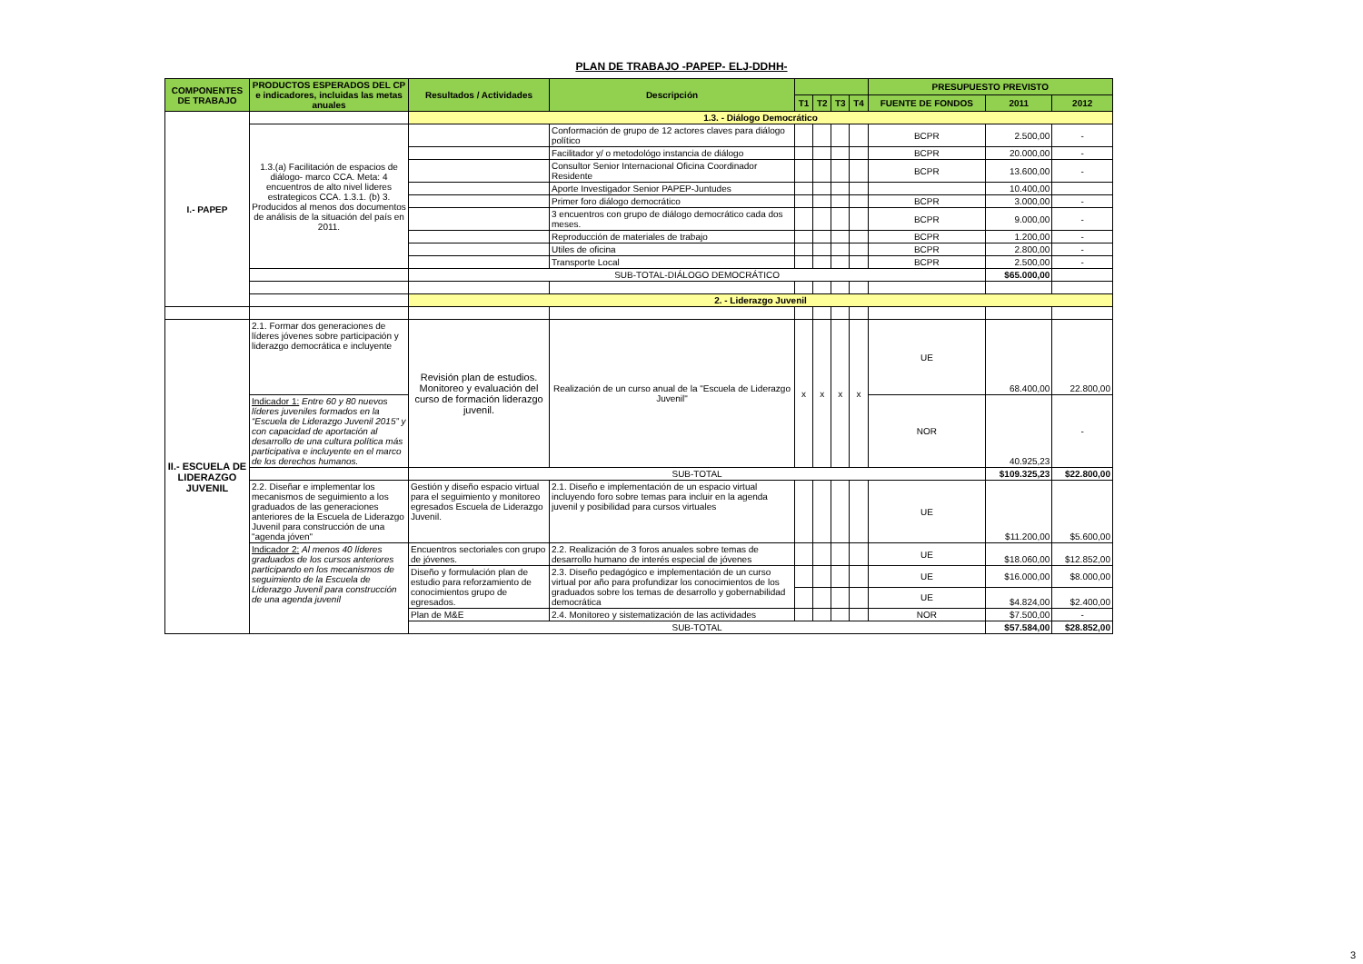PLAN DE TRABAJO -PAPEP- ELJ-DDHH-
| COMPONENTES DE TRABAJO | PRODUCTOS ESPERADOS DEL CP e indicadores, incluidas las metas anuales | Resultados / Actividades | Descripción | | | | | PRESUPUESTO PREVISTO | | |
| --- | --- | --- | --- | --- | --- | --- | --- | --- | --- | --- |
| | | | | T1 | T2 | T3 | T4 | FUENTE DE FONDOS | 2011 | 2012 |
| I.- PAPEP | | 1.3. - Diálogo Democrático | | | | | | | | |
| | 1.3.(a) Facilitación de espacios de diálogo- marco CCA. Meta: 4 encuentros de alto nivel lideres estrategicos CCA. 1.3.1. (b) 3. Producidos al menos dos documentos de análisis de la situación del país en 2011. | | Conformación de grupo de 12 actores claves para diálogo político | | | | | BCPR | 2.500,00 | - |
| | | | Facilitador y/ o metodológo instancia de diálogo | | | | | BCPR | 20.000,00 | - |
| | | | Consultor Senior Internacional Oficina Coordinador Residente | | | | | BCPR | 13.600,00 | - |
| | | | Aporte Investigador Senior PAPEP-Juntudes | | | | | | 10.400,00 | |
| | | | Primer foro diálogo democrático | | | | | BCPR | 3.000,00 | - |
| | | | 3 encuentros con grupo de diálogo democrático cada dos meses. | | | | | BCPR | 9.000,00 | - |
| | | | Reproducción de materiales de trabajo | | | | | BCPR | 1.200,00 | - |
| | | | Utiles de oficina | | | | | BCPR | 2.800,00 | - |
| | | | Transporte Local | | | | | BCPR | 2.500,00 | - |
| | | SUB-TOTAL-DIÁLOGO DEMOCRÁTICO | | | | | | | $65.000,00 | |
| | | 2. - Liderazgo Juvenil | | | | | | | | |
| II.- ESCUELA DE LIDERAZGO JUVENIL | 2.1. Formar dos generaciones de líderes jóvenes sobre participación y liderazgo democrática e incluyente | Revisión plan de estudios. Monitoreo y evaluación del curso de formación liderazgo juvenil. | Realización de un curso anual de la "Escuela de Liderazgo Juvenil" | x | x | x | x | UE | 68.400,00 | 22.800,00 |
| | Indicador 1: Entre 60 y 80 nuevos líderes juveniles formados en la “Escuela de Liderazgo Juvenil 2015” y con capacidad de aportación al desarrollo de una cultura política más participativa e incluyente en el marco de los derechos humanos. | | | | | | | NOR | 40.925,23 | - |
| | | SUB-TOTAL | | | | | | | $109.325,23 | $22.800,00 |
| | 2.2. Diseñar e implementar los mecanismos de seguimiento a los graduados de las generaciones anteriores de la Escuela de Liderazgo Juvenil para construcción de una "agenda jóven" | Gestión y diseño espacio virtual para el seguimiento y monitoreo egresados Escuela de Liderazgo Juvenil. | 2.1. Diseño e implementación de un espacio virtual incluyendo foro sobre temas para incluir en la agenda juvenil y posibilidad para cursos virtuales | | | | | UE | $11.200,00 | $5.600,00 |
| | Indicador 2: Al menos 40 líderes graduados de los cursos anteriores participando en los mecanismos de seguimiento de la Escuela de Liderazgo Juvenil para construcción de una agenda juvenil | Encuentros sectoriales con grupo de jóvenes. | 2.2. Realización de 3 foros anuales sobre temas de desarrollo humano de interés especial de jóvenes | | | | | UE | $18.060,00 | $12.852,00 |
| | | Diseño y formulación plan de estudio para reforzamiento de conocimientos grupo de egresados. | 2.3. Diseño pedagógico e implementación de un curso virtual por año para profundizar los conocimientos de los graduados sobre los temas de desarrollo y gobernabilidad democrática | | | | | UE | $16.000,00 | $8.000,00 |
| | | | | | | | | UE | $4.824,00 | $2.400,00 |
| | | Plan de M&E | 2.4. Monitoreo y sistematización de las actividades | | | | | NOR | $7.500,00 | - |
| | | SUB-TOTAL | | | | | | | $57.584,00 | $28.852,00 |
3